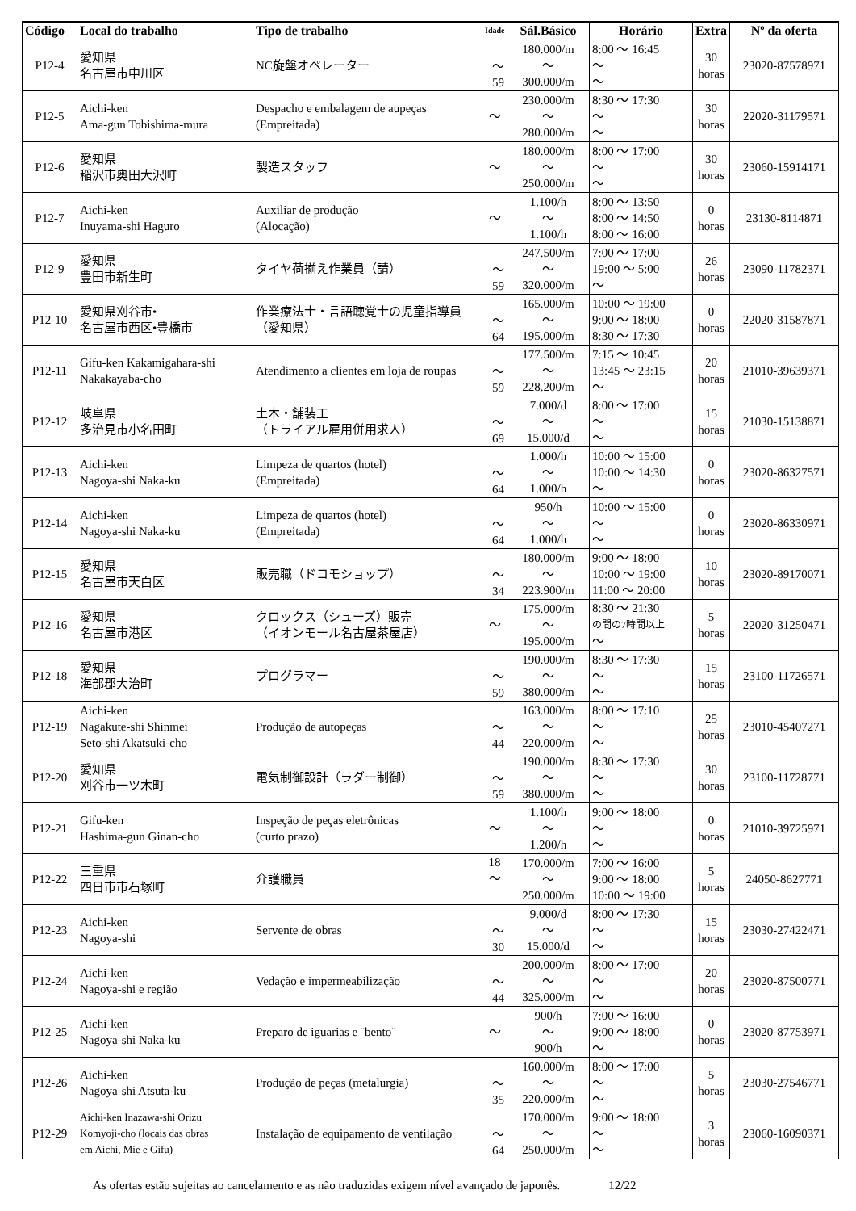| Código | Local do trabalho | Tipo de trabalho | Idade | Sál.Básico | Horário | Extra | Nº da oferta |
| --- | --- | --- | --- | --- | --- | --- | --- |
| P12-4 | 愛知県 名古屋市中川区 | NC旋盤オペレーター | 〜 59 | 180.000/m 〜 300.000/m | 8:00 〜 16:45 〜 〜 | 30 horas | 23020-87578971 |
| P12-5 | Aichi-ken Ama-gun Tobishima-mura | Despacho e embalagem de aupeças (Empreitada) | 〜 | 230.000/m 〜 280.000/m | 8:30 〜 17:30 〜 〜 | 30 horas | 22020-31179571 |
| P12-6 | 愛知県 稲沢市奥田大沢町 | 製造スタッフ | 〜 | 180.000/m 〜 250.000/m | 8:00 〜 17:00 〜 〜 | 30 horas | 23060-15914171 |
| P12-7 | Aichi-ken Inuyama-shi Haguro | Auxiliar de produção (Alocação) | 〜 | 1.100/h 〜 1.100/h | 8:00 〜 13:50 8:00 〜 14:50 8:00 〜 16:00 | 0 horas | 23130-8114871 |
| P12-9 | 愛知県 豊田市新生町 | タイヤ荷揃え作業員（請） | 〜 59 | 247.500/m 〜 320.000/m | 7:00 〜 17:00 19:00 〜 5:00 〜 | 26 horas | 23090-11782371 |
| P12-10 | 愛知県刈谷市• 名古屋市西区•豊橋市 | 作業療法士・言語聴覚士の児童指導員（愛知県） | 〜 64 | 165.000/m 〜 195.000/m | 10:00 〜 19:00 9:00 〜 18:00 8:30 〜 17:30 | 0 horas | 22020-31587871 |
| P12-11 | Gifu-ken Kakamigahara-shi Nakakayaba-cho | Atendimento a clientes em loja de roupas | 〜 59 | 177.500/m 〜 228.200/m | 7:15 〜 10:45 13:45 〜 23:15 〜 | 20 horas | 21010-39639371 |
| P12-12 | 岐阜県 多治見市小名田町 | 土木・舗装工 （トライアル雇用併用求人） | 〜 69 | 7.000/d 〜 15.000/d | 8:00 〜 17:00 〜 〜 | 15 horas | 21030-15138871 |
| P12-13 | Aichi-ken Nagoya-shi Naka-ku | Limpeza de quartos (hotel) (Empreitada) | 〜 64 | 1.000/h 〜 1.000/h | 10:00 〜 15:00 10:00 〜 14:30 〜 | 0 horas | 23020-86327571 |
| P12-14 | Aichi-ken Nagoya-shi Naka-ku | Limpeza de quartos (hotel) (Empreitada) | 〜 64 | 950/h 〜 1.000/h | 10:00 〜 15:00 〜 〜 | 0 horas | 23020-86330971 |
| P12-15 | 愛知県 名古屋市天白区 | 販売職（ドコモショップ） | 〜 34 | 180.000/m 〜 223.900/m | 9:00 〜 18:00 10:00 〜 19:00 11:00 〜 20:00 | 10 horas | 23020-89170071 |
| P12-16 | 愛知県 名古屋市港区 | クロックス（シューズ）販売 （イオンモール名古屋茶屋店） | 〜 | 175.000/m 〜 195.000/m | 8:30 〜 21:30 の間の7時間以上 〜 | 5 horas | 22020-31250471 |
| P12-18 | 愛知県 海部郡大治町 | プログラマー | 〜 59 | 190.000/m 〜 380.000/m | 8:30 〜 17:30 〜 〜 | 15 horas | 23100-11726571 |
| P12-19 | Aichi-ken Nagakute-shi Shinmei Seto-shi Akatsuki-cho | Produção de autopeças | 〜 44 | 163.000/m 〜 220.000/m | 8:00 〜 17:10 〜 〜 | 25 horas | 23010-45407271 |
| P12-20 | 愛知県 刈谷市一ツ木町 | 電気制御設計（ラダー制御） | 〜 59 | 190.000/m 〜 380.000/m | 8:30 〜 17:30 〜 〜 | 30 horas | 23100-11728771 |
| P12-21 | Gifu-ken Hashima-gun Ginan-cho | Inspeção de peças eletrônicas (curto prazo) | 〜 | 1.100/h 〜 1.200/h | 9:00 〜 18:00 〜 〜 | 0 horas | 21010-39725971 |
| P12-22 | 三重県 四日市市石塚町 | 介護職員 | 18 〜 | 170.000/m 〜 250.000/m | 7:00 〜 16:00 9:00 〜 18:00 10:00 〜 19:00 | 5 horas | 24050-8627771 |
| P12-23 | Aichi-ken Nagoya-shi | Servente de obras | 〜 30 | 9.000/d 〜 15.000/d | 8:00 〜 17:30 〜 〜 | 15 horas | 23030-27422471 |
| P12-24 | Aichi-ken Nagoya-shi e região | Vedação e impermeabilização | 〜 44 | 200.000/m 〜 325.000/m | 8:00 〜 17:00 〜 〜 | 20 horas | 23020-87500771 |
| P12-25 | Aichi-ken Nagoya-shi Naka-ku | Preparo de iguarias e ¨bento¨ | 〜 | 900/h 〜 900/h | 7:00 〜 16:00 9:00 〜 18:00 〜 | 0 horas | 23020-87753971 |
| P12-26 | Aichi-ken Nagoya-shi Atsuta-ku | Produção de peças (metalurgia) | 〜 35 | 160.000/m 〜 220.000/m | 8:00 〜 17:00 〜 〜 | 5 horas | 23030-27546771 |
| P12-29 | Aichi-ken Inazawa-shi Orizu Komyoji-cho (locais das obras em Aichi, Mie e Gifu) | Instalação de equipamento de ventilação | 〜 64 | 170.000/m 〜 250.000/m | 9:00 〜 18:00 〜 〜 | 3 horas | 23060-16090371 |
As ofertas estão sujeitas ao cancelamento e as não traduzidas exigem nível avançado de japonês. 12/22